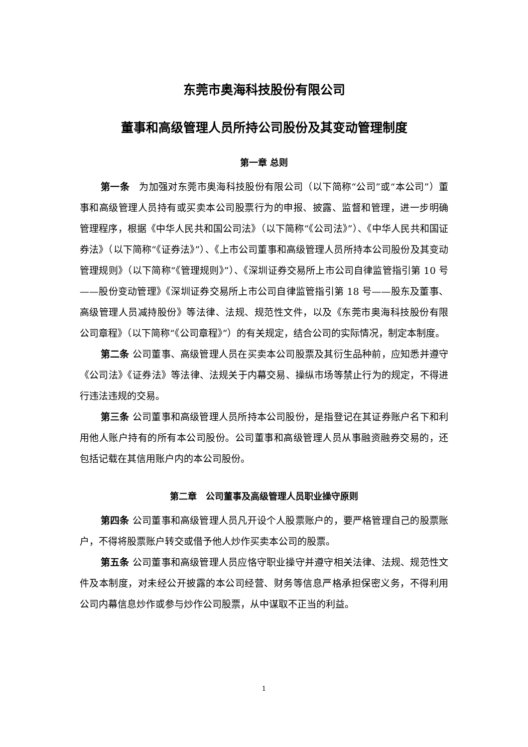东莞市奥海科技股份有限公司
董事和高级管理人员所持公司股份及其变动管理制度
第一章 总则
第一条　为加强对东莞市奥海科技股份有限公司（以下简称“公司”或“本公司”）董事和高级管理人员持有或买卖本公司股票行为的申报、披露、监督和管理，进一步明确管理程序，根据《中华人民共和国公司法》（以下简称“《公司法》”）、《中华人民共和国证券法》（以下简称“《证券法》”）、《上市公司董事和高级管理人员所持本公司股份及其变动管理规则》（以下简称“《管理规则》”）、《深圳证券交易所上市公司自律监管指引第 10 号——股份变动管理》《深圳证券交易所上市公司自律监管指引第 18 号——股东及董事、高级管理人员减持股份》等法律、法规、规范性文件，以及《东莞市奥海科技股份有限公司章程》（以下简称“《公司章程》”）的有关规定，结合公司的实际情况，制定本制度。
第二条 公司董事、高级管理人员在买卖本公司股票及其衍生品种前，应知悉并遵守《公司法》《证券法》等法律、法规关于内幕交易、操纵市场等禁止行为的规定，不得进行违法违规的交易。
第三条 公司董事和高级管理人员所持本公司股份，是指登记在其证券账户名下和利用他人账户持有的所有本公司股份。公司董事和高级管理人员从事融资融券交易的，还包括记载在其信用账户内的本公司股份。
第二章　公司董事及高级管理人员职业操守原则
第四条 公司董事和高级管理人员凡开设个人股票账户的，要严格管理自己的股票账户，不得将股票账户转交或借予他人炒作买卖本公司的股票。
第五条 公司董事和高级管理人员应恪守职业操守并遵守相关法律、法规、规范性文件及本制度，对未经公开披露的本公司经营、财务等信息严格承担保密义务，不得利用公司内幕信息炒作或参与炒作公司股票，从中谋取不正当的利益。
1